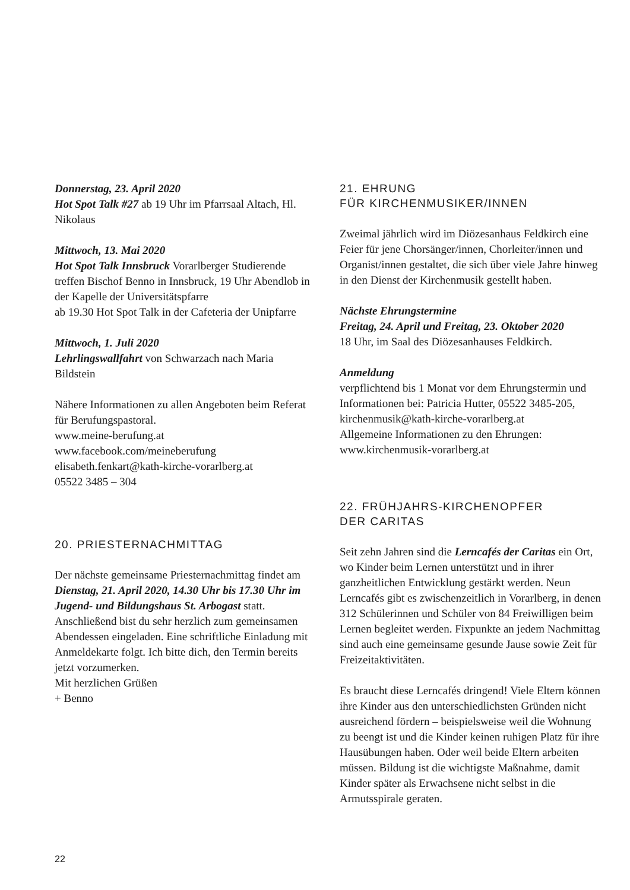Donnerstag, 23. April 2020
Hot Spot Talk #27 ab 19 Uhr im Pfarrsaal Altach, Hl. Nikolaus
Mittwoch, 13. Mai 2020
Hot Spot Talk Innsbruck Vorarlberger Studierende treffen Bischof Benno in Innsbruck, 19 Uhr Abendlob in der Kapelle der Universitätspfarre
ab 19.30 Hot Spot Talk in der Cafeteria der Unipfarre
Mittwoch, 1. Juli 2020
Lehrlingswallfahrt von Schwarzach nach Maria Bildstein
Nähere Informationen zu allen Angeboten beim Referat für Berufungspastoral.
www.meine-berufung.at
www.facebook.com/meineberufung
elisabeth.fenkart@kath-kirche-vorarlberg.at
05522 3485 – 304
20. PRIESTERNACHMITTAG
Der nächste gemeinsame Priesternachmittag findet am Dienstag, 21. April 2020, 14.30 Uhr bis 17.30 Uhr im Jugend- und Bildungshaus St. Arbogast statt. Anschließend bist du sehr herzlich zum gemeinsamen Abendessen eingeladen. Eine schriftliche Einladung mit Anmeldekarte folgt. Ich bitte dich, den Termin bereits jetzt vorzumerken.
Mit herzlichen Grüßen
+ Benno
21. EHRUNG
FÜR KIRCHENMUSIKER/INNEN
Zweimal jährlich wird im Diözesanhaus Feldkirch eine Feier für jene Chorsänger/innen, Chorleiter/innen und Organist/innen gestaltet, die sich über viele Jahre hinweg in den Dienst der Kirchenmusik gestellt haben.
Nächste Ehrungstermine
Freitag, 24. April und Freitag, 23. Oktober 2020
18 Uhr, im Saal des Diözesanhauses Feldkirch.
Anmeldung
verpflichtend bis 1 Monat vor dem Ehrungstermin und Informationen bei: Patricia Hutter, 05522 3485-205, kirchenmusik@kath-kirche-vorarlberg.at
Allgemeine Informationen zu den Ehrungen:
www.kirchenmusik-vorarlberg.at
22. FRÜHJAHRS-KIRCHENOPFER
DER CARITAS
Seit zehn Jahren sind die Lerncafés der Caritas ein Ort, wo Kinder beim Lernen unterstützt und in ihrer ganzheitlichen Entwicklung gestärkt werden. Neun Lerncafés gibt es zwischenzeitlich in Vorarlberg, in denen 312 Schülerinnen und Schüler von 84 Freiwilligen beim Lernen begleitet werden. Fixpunkte an jedem Nachmittag sind auch eine gemeinsame gesunde Jause sowie Zeit für Freizeitaktivitäten.
Es braucht diese Lerncafés dringend! Viele Eltern können ihre Kinder aus den unterschiedlichsten Gründen nicht ausreichend fördern – beispielsweise weil die Wohnung zu beengt ist und die Kinder keinen ruhigen Platz für ihre Hausübungen haben. Oder weil beide Eltern arbeiten müssen. Bildung ist die wichtigste Maßnahme, damit Kinder später als Erwachsene nicht selbst in die Armutsspirale geraten.
22